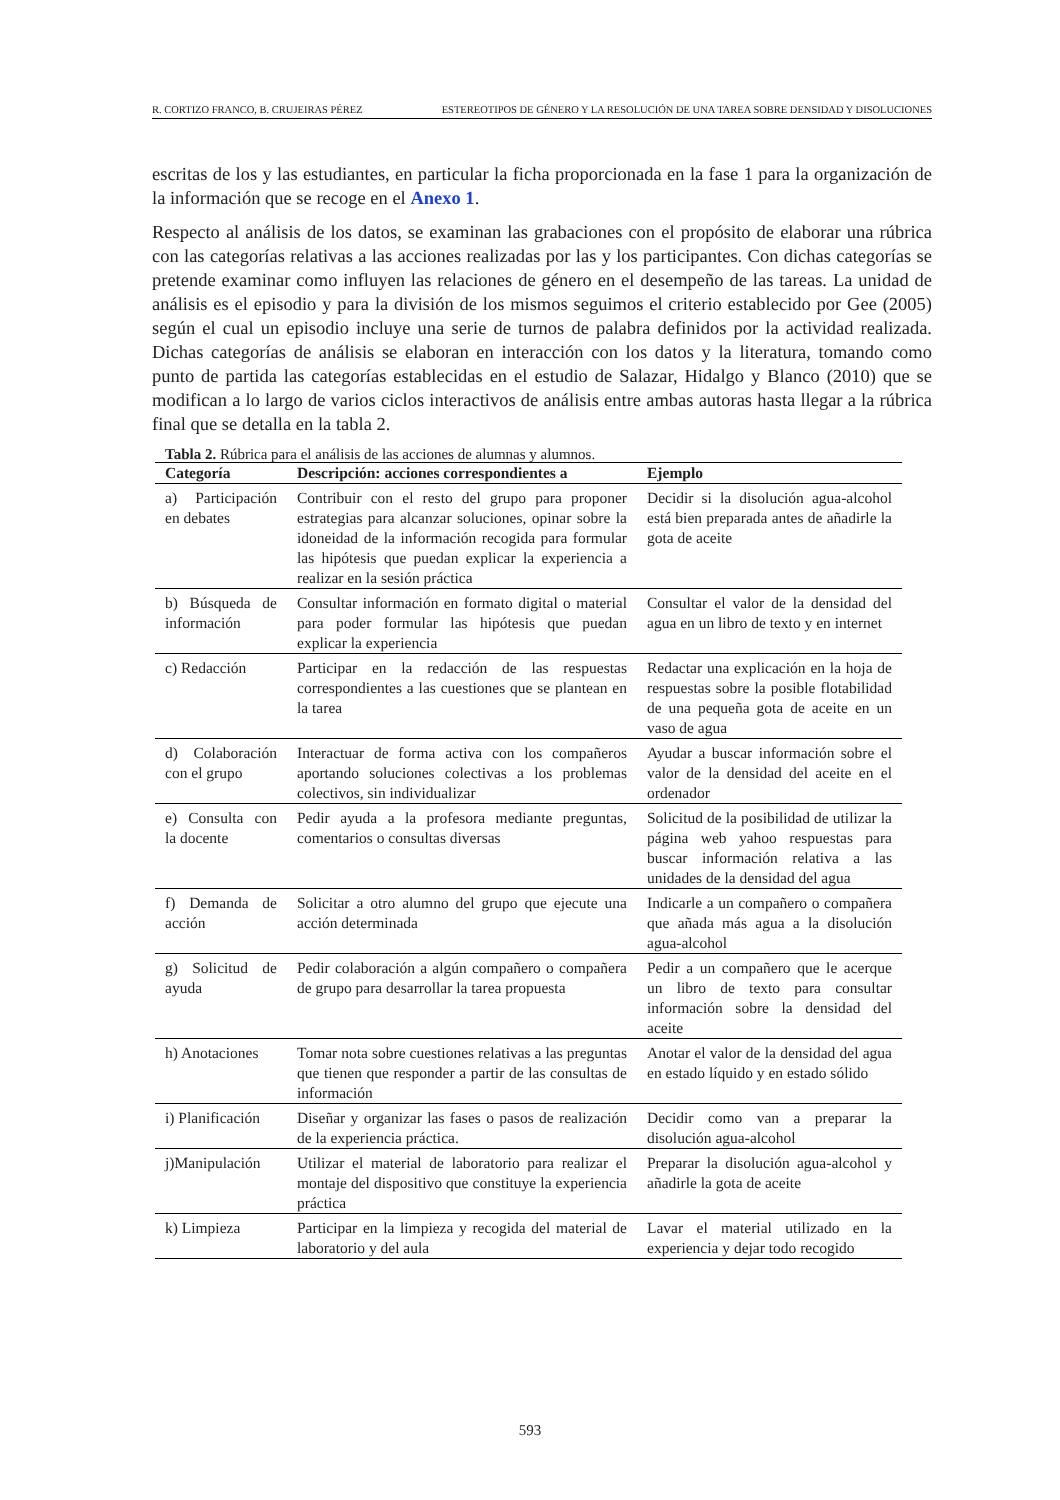R. CORTIZO FRANCO, B. CRUJEIRAS PÉREZ ESTEREOTIPOS DE GÉNERO Y LA RESOLUCIÓN DE UNA TAREA SOBRE DENSIDAD Y DISOLUCIONES
escritas de los y las estudiantes, en particular la ficha proporcionada en la fase 1 para la organización de la información que se recoge en el Anexo 1.
Respecto al análisis de los datos, se examinan las grabaciones con el propósito de elaborar una rúbrica con las categorías relativas a las acciones realizadas por las y los participantes. Con dichas categorías se pretende examinar como influyen las relaciones de género en el desempeño de las tareas. La unidad de análisis es el episodio y para la división de los mismos seguimos el criterio establecido por Gee (2005) según el cual un episodio incluye una serie de turnos de palabra definidos por la actividad realizada. Dichas categorías de análisis se elaboran en interacción con los datos y la literatura, tomando como punto de partida las categorías establecidas en el estudio de Salazar, Hidalgo y Blanco (2010) que se modifican a lo largo de varios ciclos interactivos de análisis entre ambas autoras hasta llegar a la rúbrica final que se detalla en la tabla 2.
Tabla 2. Rúbrica para el análisis de las acciones de alumnas y alumnos.
| Categoría | Descripción: acciones correspondientes a | Ejemplo |
| --- | --- | --- |
| a) Participación en debates | Contribuir con el resto del grupo para proponer estrategias para alcanzar soluciones, opinar sobre la idoneidad de la información recogida para formular las hipótesis que puedan explicar la experiencia a realizar en la sesión práctica | Decidir si la disolución agua-alcohol está bien preparada antes de añadirle la gota de aceite |
| b) Búsqueda de información | Consultar información en formato digital o material para poder formular las hipótesis que puedan explicar la experiencia | Consultar el valor de la densidad del agua en un libro de texto y en internet |
| c) Redacción | Participar en la redacción de las respuestas correspondientes a las cuestiones que se plantean en la tarea | Redactar una explicación en la hoja de respuestas sobre la posible flotabilidad de una pequeña gota de aceite en un vaso de agua |
| d) Colaboración con el grupo | Interactuar de forma activa con los compañeros aportando soluciones colectivas a los problemas colectivos, sin individualizar | Ayudar a buscar información sobre el valor de la densidad del aceite en el ordenador |
| e) Consulta con la docente | Pedir ayuda a la profesora mediante preguntas, comentarios o consultas diversas | Solicitud de la posibilidad de utilizar la página web yahoo respuestas para buscar información relativa a las unidades de la densidad del agua |
| f) Demanda de acción | Solicitar a otro alumno del grupo que ejecute una acción determinada | Indicarle a un compañero o compañera que añada más agua a la disolución agua-alcohol |
| g) Solicitud de ayuda | Pedir colaboración a algún compañero o compañera de grupo para desarrollar la tarea propuesta | Pedir a un compañero que le acerque un libro de texto para consultar información sobre la densidad del aceite |
| h) Anotaciones | Tomar nota sobre cuestiones relativas a las preguntas que tienen que responder a partir de las consultas de información | Anotar el valor de la densidad del agua en estado líquido y en estado sólido |
| i) Planificación | Diseñar y organizar las fases o pasos de realización de la experiencia práctica. | Decidir como van a preparar la disolución agua-alcohol |
| j)Manipulación | Utilizar el material de laboratorio para realizar el montaje del dispositivo que constituye la experiencia práctica | Preparar la disolución agua-alcohol y añadirle la gota de aceite |
| k) Limpieza | Participar en la limpieza y recogida del material de laboratorio y del aula | Lavar el material utilizado en la experiencia y dejar todo recogido |
593